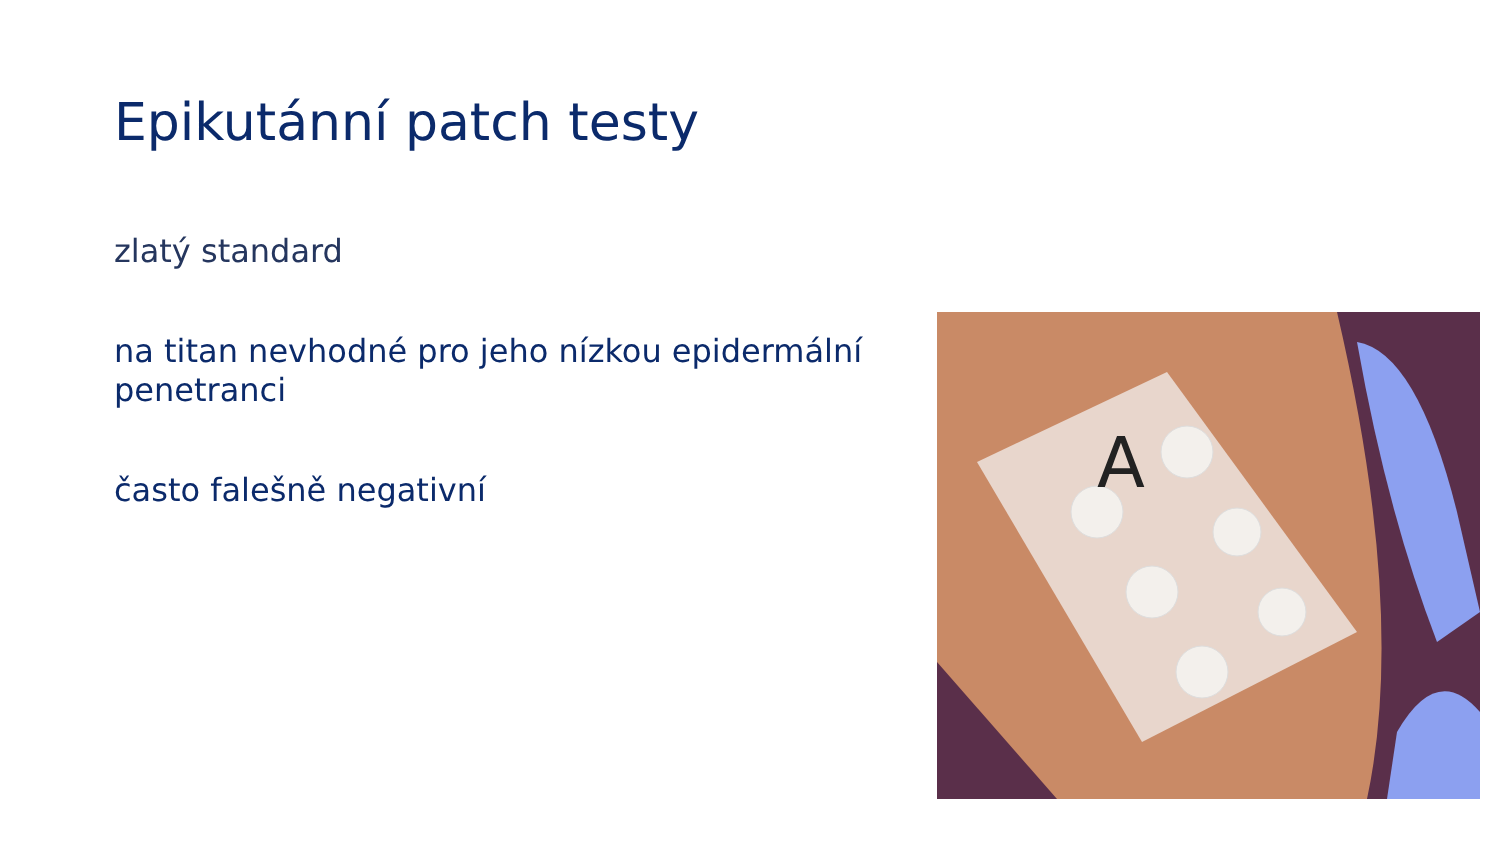Epikutánní patch testy
zlatý standard
na titan nevhodné pro jeho nízkou epidermální penetranci
často falešně negativní
A